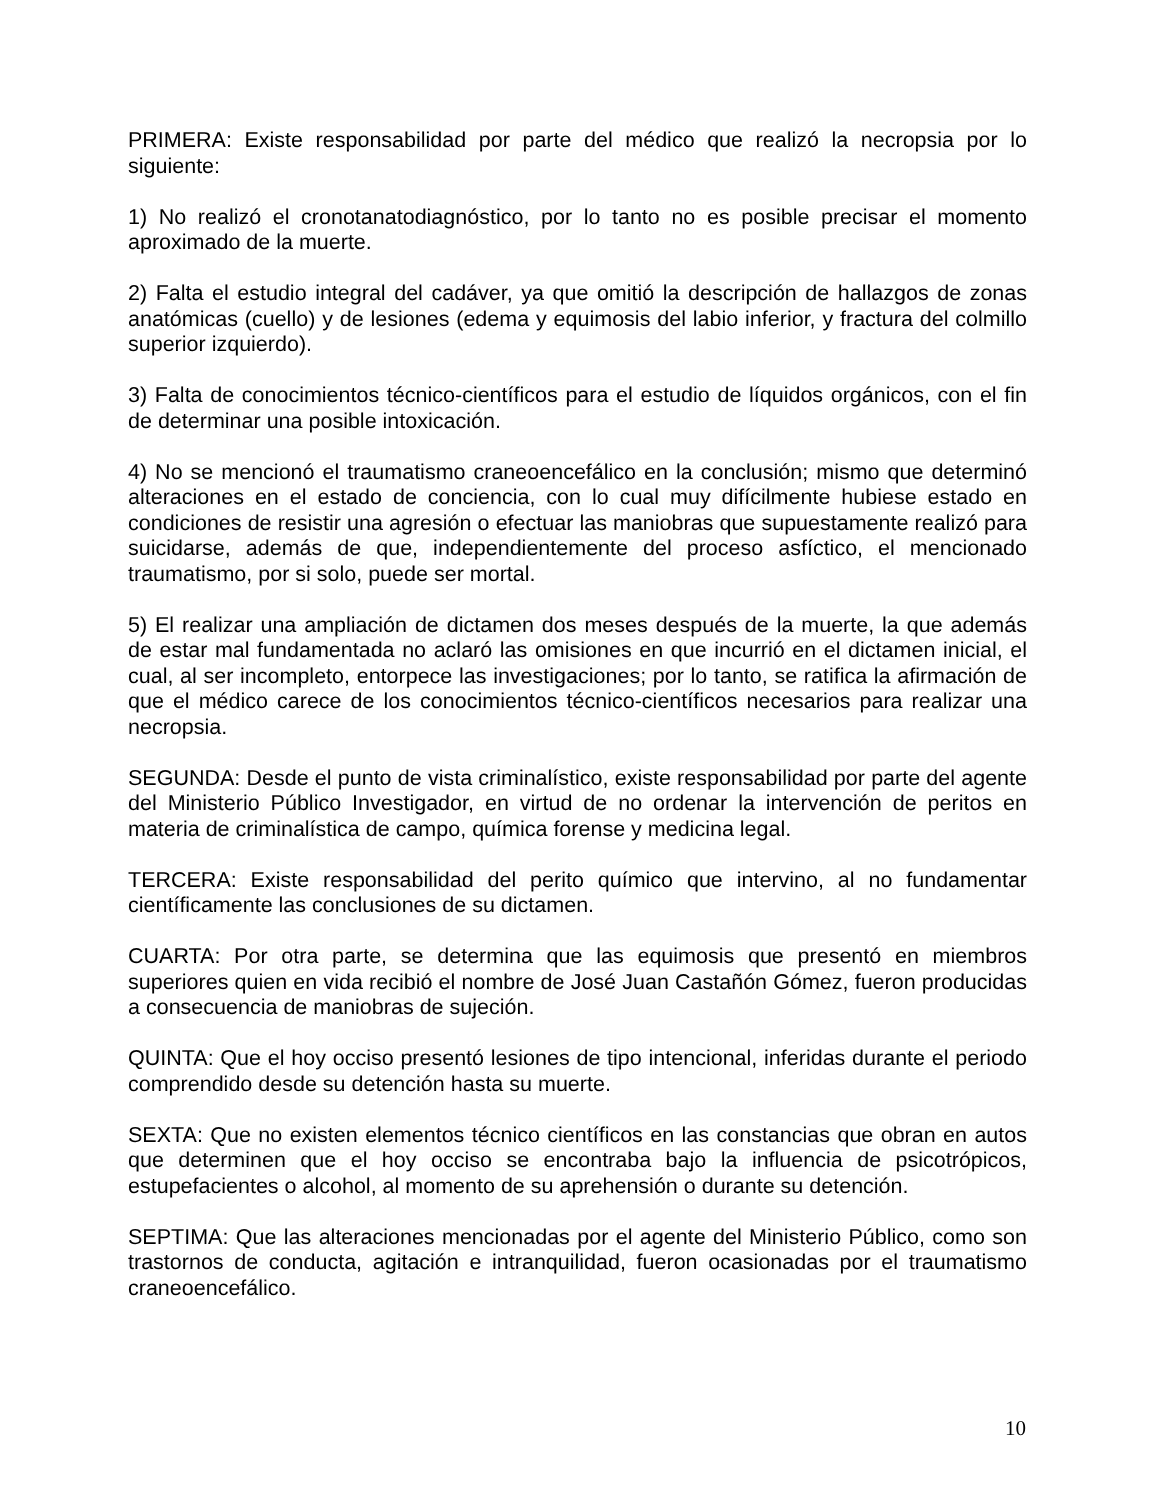PRIMERA: Existe responsabilidad por parte del médico que realizó la necropsia por lo siguiente:
1) No realizó el cronotanatodiagnóstico, por lo tanto no es posible precisar el momento aproximado de la muerte.
2) Falta el estudio integral del cadáver, ya que omitió la descripción de hallazgos de zonas anatómicas (cuello) y de lesiones (edema y equimosis del labio inferior, y fractura del colmillo superior izquierdo).
3) Falta de conocimientos técnico-científicos para el estudio de líquidos orgánicos, con el fin de determinar una posible intoxicación.
4) No se mencionó el traumatismo craneoencefálico en la conclusión; mismo que determinó alteraciones en el estado de conciencia, con lo cual muy difícilmente hubiese estado en condiciones de resistir una agresión o efectuar las maniobras que supuestamente realizó para suicidarse, además de que, independientemente del proceso asfíctico, el mencionado traumatismo, por si solo, puede ser mortal.
5) El realizar una ampliación de dictamen dos meses después de la muerte, la que además de estar mal fundamentada no aclaró las omisiones en que incurrió en el dictamen inicial, el cual, al ser incompleto, entorpece las investigaciones; por lo tanto, se ratifica la afirmación de que el médico carece de los conocimientos técnico-científicos necesarios para realizar una necropsia.
SEGUNDA: Desde el punto de vista criminalístico, existe responsabilidad por parte del agente del Ministerio Público Investigador, en virtud de no ordenar la intervención de peritos en materia de criminalística de campo, química forense y medicina legal.
TERCERA: Existe responsabilidad del perito químico que intervino, al no fundamentar científicamente las conclusiones de su dictamen.
CUARTA: Por otra parte, se determina que las equimosis que presentó en miembros superiores quien en vida recibió el nombre de José Juan Castañón Gómez, fueron producidas a consecuencia de maniobras de sujeción.
QUINTA: Que el hoy occiso presentó lesiones de tipo intencional, inferidas durante el periodo comprendido desde su detención hasta su muerte.
SEXTA: Que no existen elementos técnico científicos en las constancias que obran en autos que determinen que el hoy occiso se encontraba bajo la influencia de psicotrópicos, estupefacientes o alcohol, al momento de su aprehensión o durante su detención.
SEPTIMA: Que las alteraciones mencionadas por el agente del Ministerio Público, como son trastornos de conducta, agitación e intranquilidad, fueron ocasionadas por el traumatismo craneoencefálico.
10